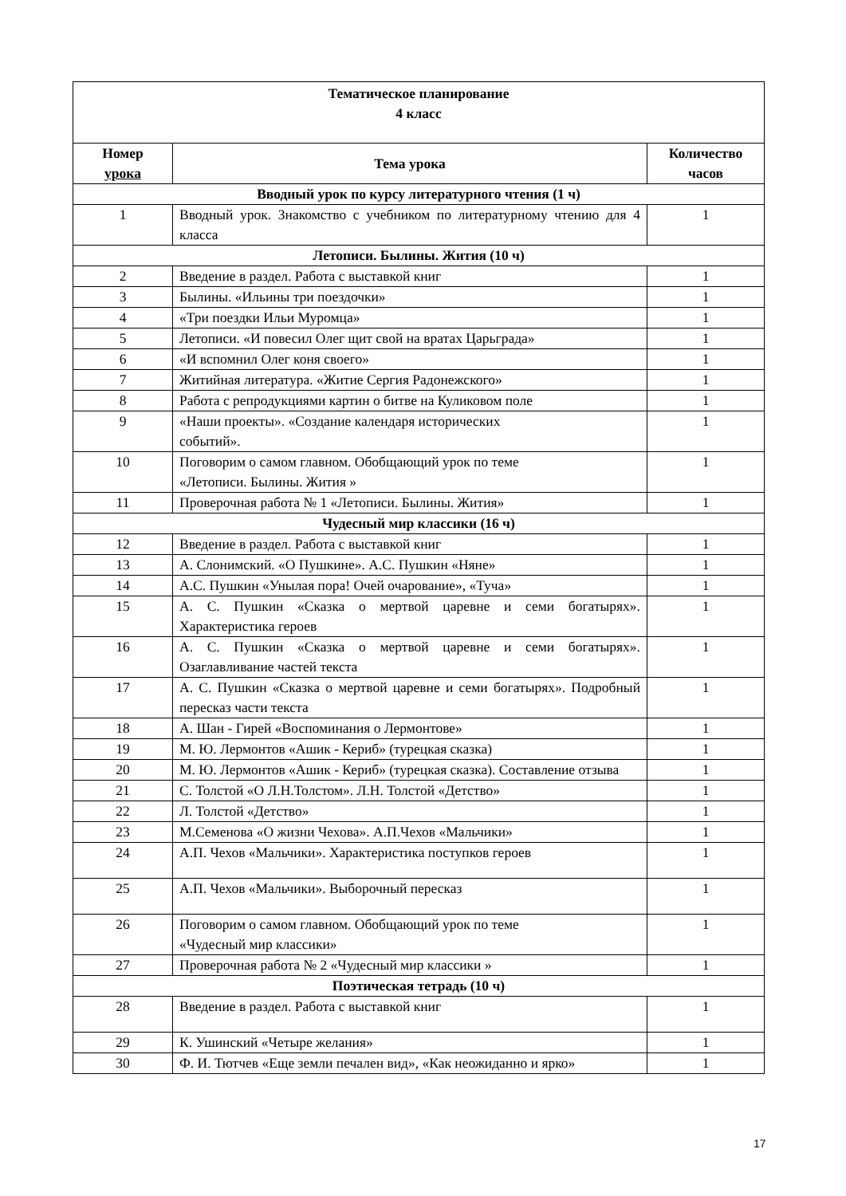| Тематическое планирование 4 класс | | |
| --- | --- | --- |
| Номер урока | Тема урока | Количество часов |
| Вводный урок по курсу литературного чтения (1 ч) | | |
| 1 | Вводный урок. Знакомство с учебником по литературному чтению для 4 класса | 1 |
| Летописи. Былины. Жития (10 ч) | | |
| 2 | Введение в раздел. Работа с выставкой книг | 1 |
| 3 | Былины. «Ильины три поездочки» | 1 |
| 4 | «Три поездки Ильи Муромца» | 1 |
| 5 | Летописи. «И повесил Олег щит свой на вратах Царьграда» | 1 |
| 6 | «И вспомнил Олег коня своего» | 1 |
| 7 | Житийная литература. «Житие Сергия Радонежского» | 1 |
| 8 | Работа с репродукциями картин о битве на Куликовом поле | 1 |
| 9 | «Наши проекты». «Создание календаря исторических событий». | 1 |
| 10 | Поговорим о самом главном. Обобщающий урок по теме «Летописи. Былины. Жития » | 1 |
| 11 | Проверочная работа № 1 «Летописи. Былины. Жития» | 1 |
| Чудесный мир классики (16 ч) | | |
| 12 | Введение в раздел. Работа с выставкой книг | 1 |
| 13 | А. Слонимский. «О Пушкине». А.С. Пушкин «Няне» | 1 |
| 14 | А.С. Пушкин «Унылая пора! Очей очарование», «Туча» | 1 |
| 15 | А. С. Пушкин «Сказка о мертвой царевне и семи богатырях». Характеристика героев | 1 |
| 16 | А. С. Пушкин «Сказка о мертвой царевне и семи богатырях». Озаглавливание частей текста | 1 |
| 17 | А. С. Пушкин «Сказка о мертвой царевне и семи богатырях». Подробный пересказ части текста | 1 |
| 18 | А. Шан - Гирей «Воспоминания о Лермонтове» | 1 |
| 19 | М. Ю. Лермонтов «Ашик - Кериб» (турецкая сказка) | 1 |
| 20 | М. Ю. Лермонтов «Ашик - Кериб» (турецкая сказка). Составление отзыва | 1 |
| 21 | С. Толстой «О Л.Н.Толстом». Л.Н. Толстой «Детство» | 1 |
| 22 | Л. Толстой «Детство» | 1 |
| 23 | М.Семенова «О жизни Чехова». А.П.Чехов «Мальчики» | 1 |
| 24 | А.П. Чехов «Мальчики». Характеристика поступков героев | 1 |
| 25 | А.П. Чехов «Мальчики». Выборочный пересказ | 1 |
| 26 | Поговорим о самом главном. Обобщающий урок по теме «Чудесный мир классики» | 1 |
| 27 | Проверочная работа № 2 «Чудесный мир классики » | 1 |
| Поэтическая тетрадь (10 ч) | | |
| 28 | Введение в раздел. Работа с выставкой книг | 1 |
| 29 | К. Ушинский «Четыре желания» | 1 |
| 30 | Ф. И. Тютчев «Еще земли печален вид», «Как неожиданно и ярко» | 1 |
17